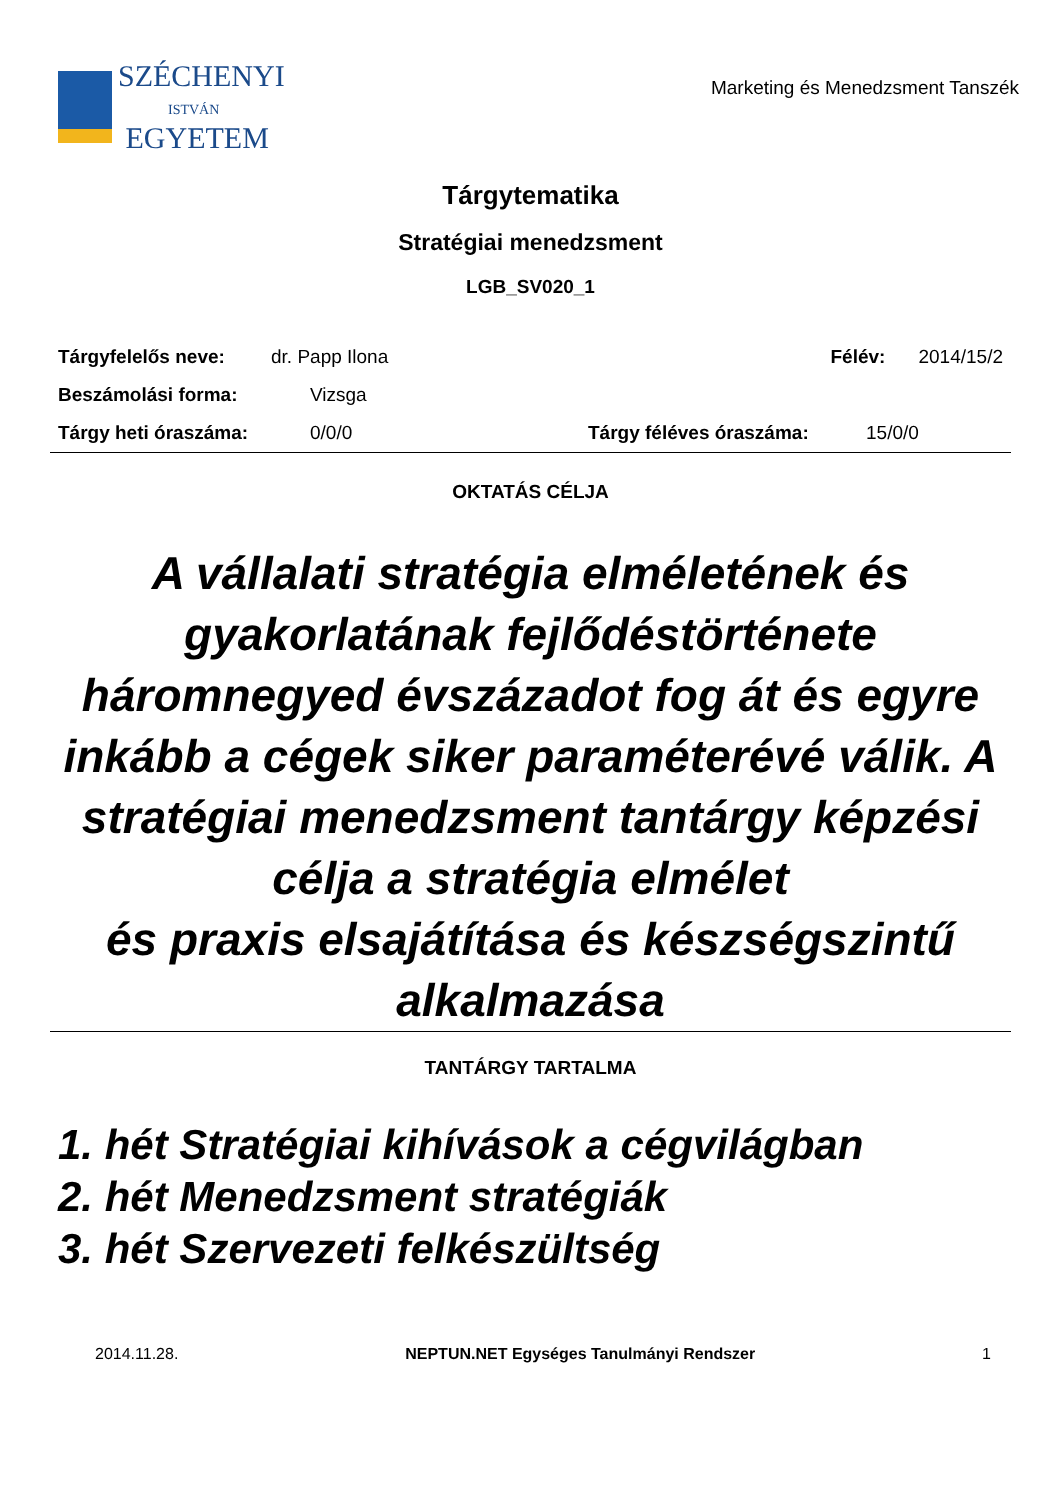SZÉCHENYI
ISTVÁN
EGYETEM
Marketing és Menedzsment Tanszék
Tárgytematika
Stratégiai menedzsment
LGB_SV020_1
Tárgyfelelős neve: dr. Papp Ilona Félév: 2014/15/2
Beszámolási forma: Vizsga
Tárgy heti óraszáma: 0/0/0 Tárgy féléves óraszáma: 15/0/0
OKTATÁS CÉLJA
A vállalati stratégia elméletének és gyakorlatának fejlődéstörténete háromnegyed évszázadot fog át és egyre
inkább a cégek siker paraméterévé válik. A stratégiai menedzsment tantárgy képzési célja a stratégia elmélet
és praxis elsajátítása és készségszintű alkalmazása
TANTÁRGY TARTALMA
1. hét Stratégiai kihívások a cégvilágban
2. hét Menedzsment stratégiák
3. hét Szervezeti felkészültség
2014.11.28. NEPTUN.NET Egységes Tanulmányi Rendszer 1